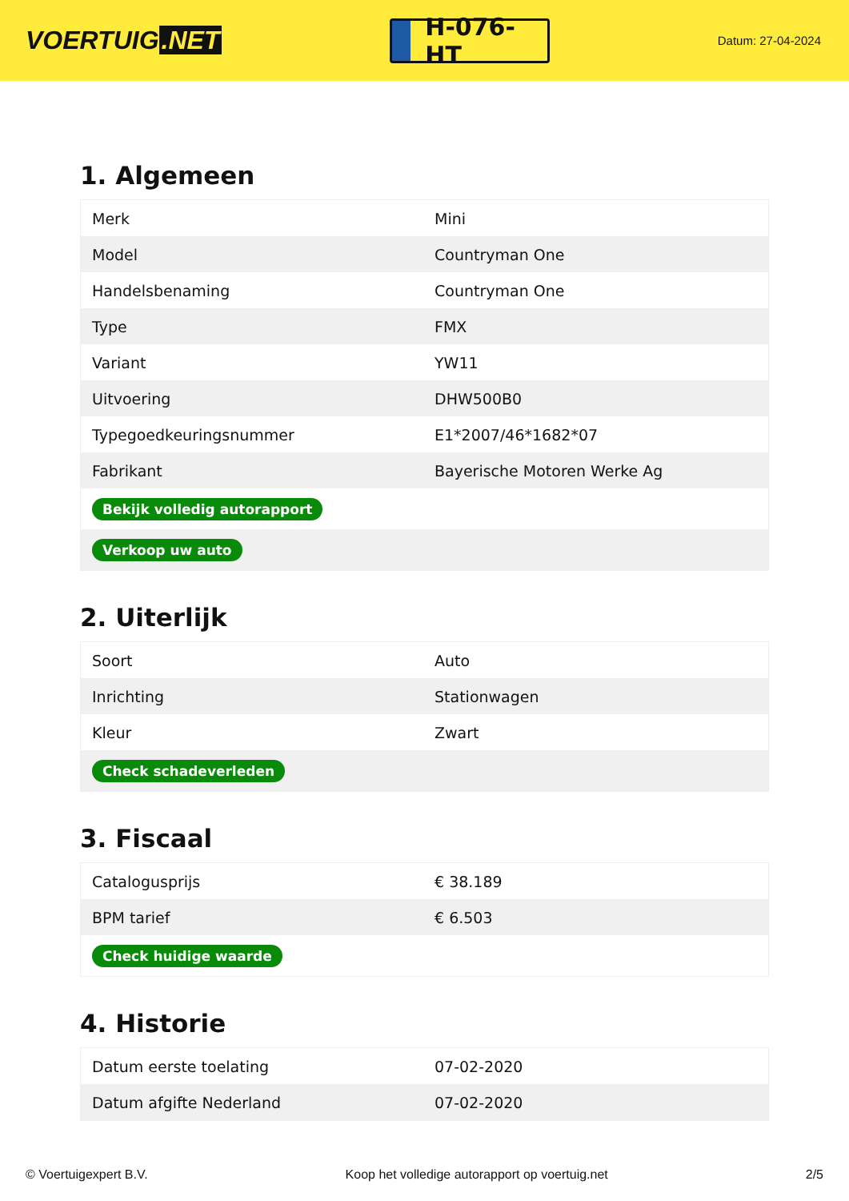VOERTUIG.NET
H-076-HT
Datum: 27-04-2024
1. Algemeen
| Merk | Mini |
| Model | Countryman One |
| Handelsbenaming | Countryman One |
| Type | FMX |
| Variant | YW11 |
| Uitvoering | DHW500B0 |
| Typegoedkeuringsnummer | E1*2007/46*1682*07 |
| Fabrikant | Bayerische Motoren Werke Ag |
| Bekijk volledig autorapport | |
| Verkoop uw auto | |
2. Uiterlijk
| Soort | Auto |
| Inrichting | Stationwagen |
| Kleur | Zwart |
| Check schadeverleden | |
3. Fiscaal
| Catalogusprijs | € 38.189 |
| BPM tarief | € 6.503 |
| Check huidige waarde | |
4. Historie
| Datum eerste toelating | 07-02-2020 |
| Datum afgifte Nederland | 07-02-2020 |
© Voertuigexpert B.V. Koop het volledige autorapport op voertuig.net 2/5